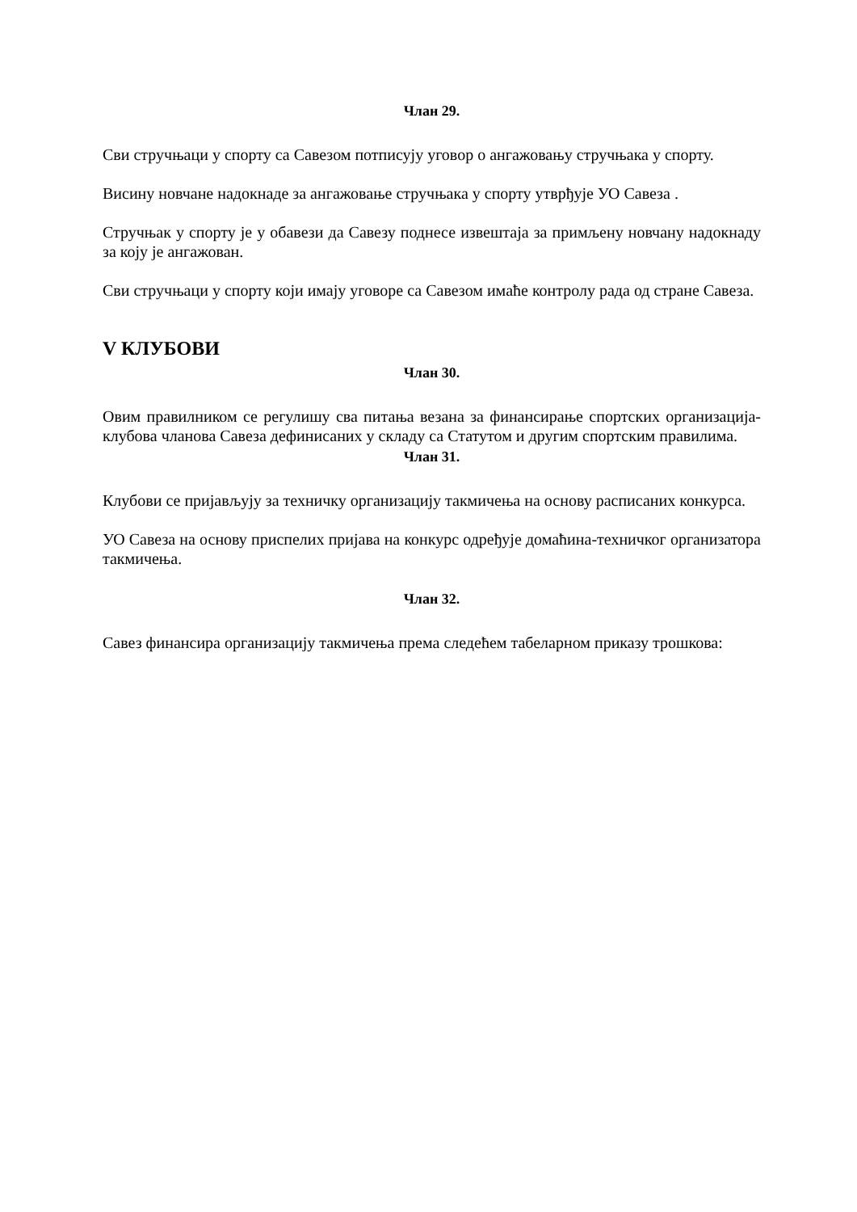Члан 29.
Сви стручњаци у спорту са Савезом потписују уговор о ангажовању стручњака у спорту.
Висину новчане надокнаде за ангажовање стручњака у спорту утврђује УО Савеза .
Стручњак у спорту је у обавези да Савезу поднесе извештаја за примљену новчану надокнаду за коју је ангажован.
Сви стручњаци у спорту који имају уговоре са Савезом имаће контролу рада од стране Савеза.
V КЛУБОВИ
Члан 30.
Овим правилником се регулишу сва питања везана за финансирање спортских организација-клубова чланова Савеза дефинисаних у складу са Статутом и другим спортским правилима.
Члан 31.
Клубови се пријављују за техничку организацију такмичења на основу расписаних конкурса.
УО Савеза на основу приспелих пријава на конкурс одређује домаћина-техничког организатора такмичења.
Члан 32.
Савез финансира организацију такмичења према следећем табеларном приказу трошкова: